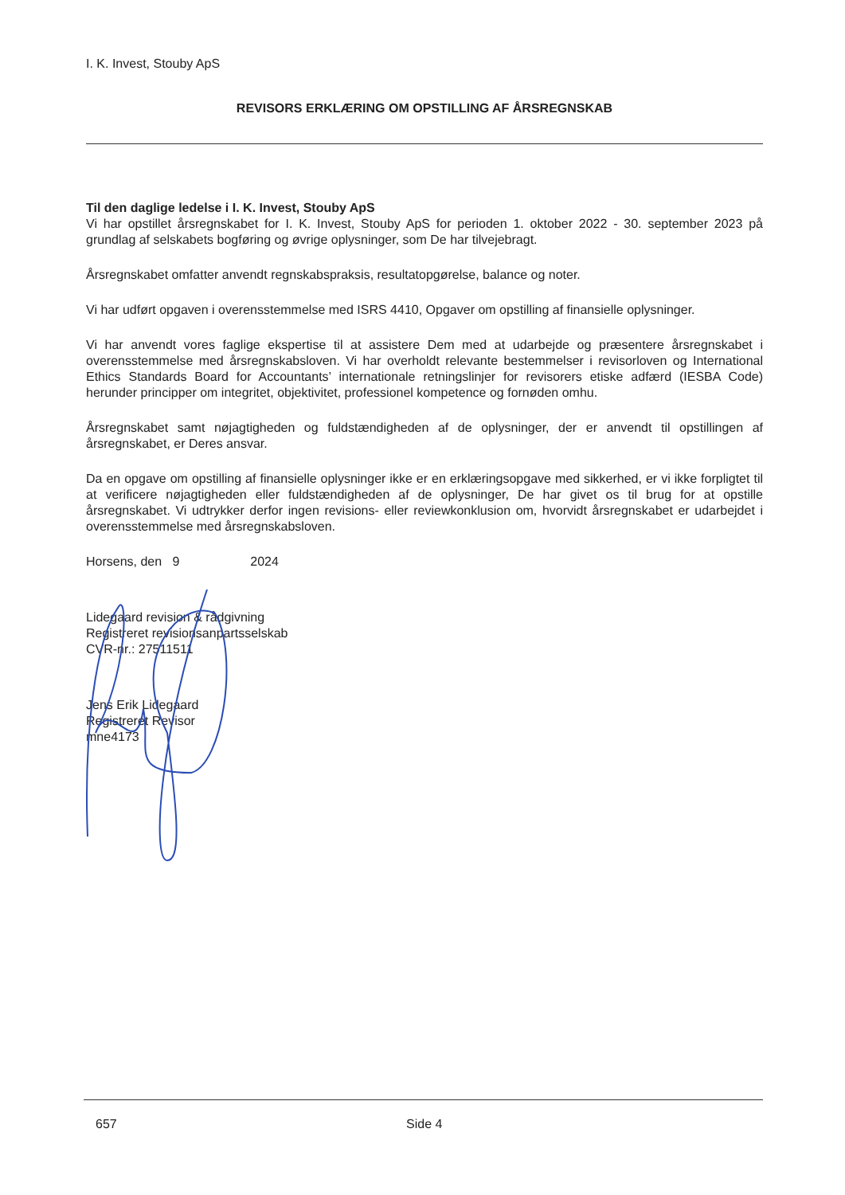I. K. Invest, Stouby ApS
REVISORS ERKLÆRING OM OPSTILLING AF ÅRSREGNSKAB
Til den daglige ledelse i I. K. Invest, Stouby ApS
Vi har opstillet årsregnskabet for I. K. Invest, Stouby ApS for perioden 1. oktober 2022 - 30. september 2023 på grundlag af selskabets bogføring og øvrige oplysninger, som De har tilvejebragt.
Årsregnskabet omfatter anvendt regnskabspraksis, resultatopgørelse, balance og noter.
Vi har udført opgaven i overensstemmelse med ISRS 4410, Opgaver om opstilling af finansielle oplysninger.
Vi har anvendt vores faglige ekspertise til at assistere Dem med at udarbejde og præsentere årsregnskabet i overensstemmelse med årsregnskabsloven. Vi har overholdt relevante bestemmelser i revisorloven og International Ethics Standards Board for Accountants’ internationale retningslinjer for revisorers etiske adfærd (IESBA Code) herunder principper om integritet, objektivitet, professionel kompetence og fornøden omhu.
Årsregnskabet samt nøjagtigheden og fuldstændigheden af de oplysninger, der er anvendt til opstillingen af årsregnskabet, er Deres ansvar.
Da en opgave om opstilling af finansielle oplysninger ikke er en erklæringsopgave med sikkerhed, er vi ikke forpligtet til at verificere nøjagtigheden eller fuldstændigheden af de oplysninger, De har givet os til brug for at opstille årsregnskabet. Vi udtrykker derfor ingen revisions- eller reviewkonklusion om, hvorvidt årsregnskabet er udarbejdet i overensstemmelse med årsregnskabsloven.
Horsens, den 9 2024
Lidegaard revision & rådgivning
Registreret revisionsanpartsselskab
CVR-nr.: 27511511
Jens Erik Lidegaard
Registreret Revisor
mne4173
657 Side 4